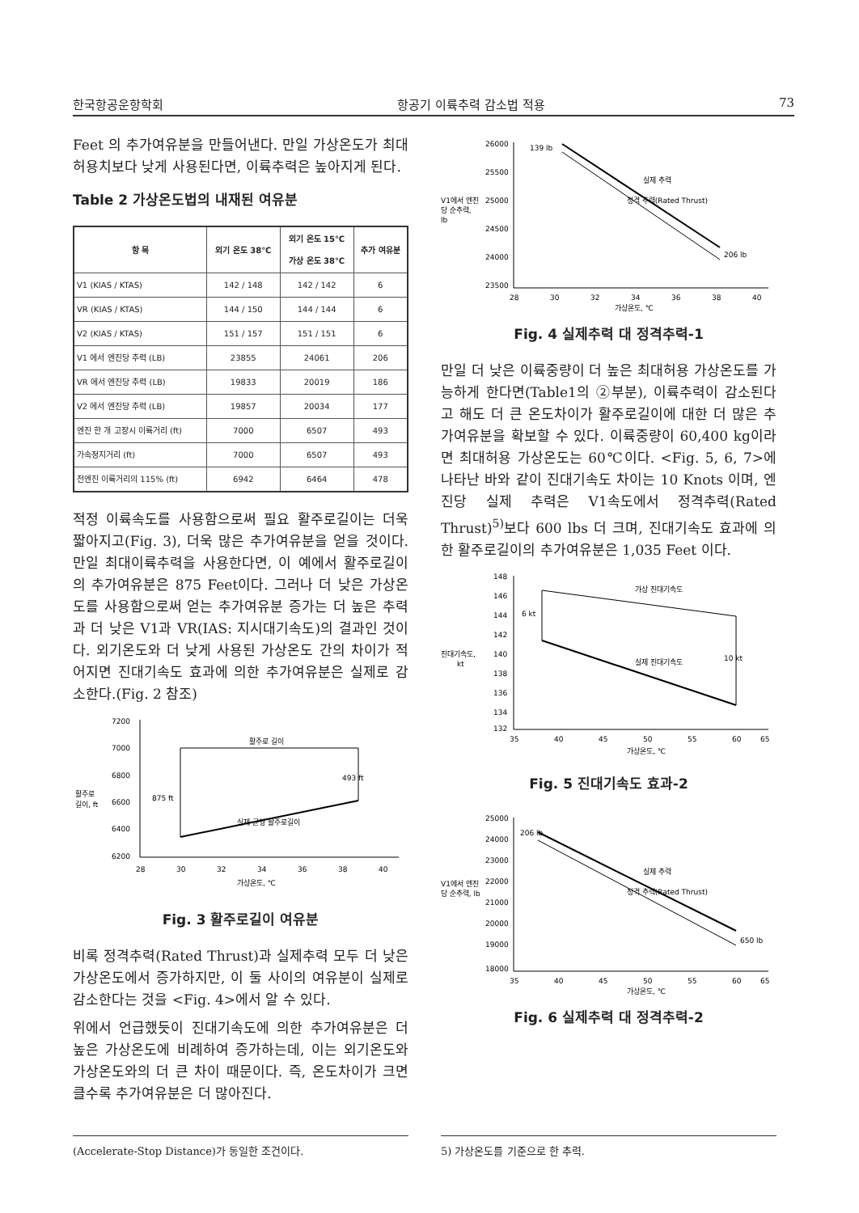한국항공운항학회 항공기 이륙추력 감소법 적용 73
Feet 의 추가여유분을 만들어낸다. 만일 가상온도가 최대허용치보다 낮게 사용된다면, 이륙추력은 높아지게 된다.
Table 2 가상온도법의 내재된 여유분
| 항 목 | 외기 온도 38℃ | 외기 온도 15℃ 가상 온도 38℃ | 추가 여유분 |
| --- | --- | --- | --- |
| V1 (KIAS / KTAS) | 142 / 148 | 142 / 142 | 6 |
| VR (KIAS / KTAS) | 144 / 150 | 144 / 144 | 6 |
| V2 (KIAS / KTAS) | 151 / 157 | 151 / 151 | 6 |
| V1 에서 엔진당 추력 (LB) | 23855 | 24061 | 206 |
| VR 에서 엔진당 추력 (LB) | 19833 | 20019 | 186 |
| V2 에서 엔진당 추력 (LB) | 19857 | 20034 | 177 |
| 엔진 한 개 고장시 이륙거리 (ft) | 7000 | 6507 | 493 |
| 가속정지거리 (ft) | 7000 | 6507 | 493 |
| 전엔진 이륙거리의 115% (ft) | 6942 | 6464 | 478 |
적정 이륙속도를 사용함으로써 필요 활주로길이는 더욱 짧아지고(Fig. 3), 더욱 많은 추가여유분을 얻을 것이다. 만일 최대이륙추력을 사용한다면, 이 예에서 활주로길이의 추가여유분은 875 Feet이다. 그러나 더 낮은 가상온도를 사용함으로써 얻는 추가여유분 증가는 더 높은 추력과 더 낮은 V1과 VR(IAS: 지시대기속도)의 결과인 것이다. 외기온도와 더 낮게 사용된 가상온도 간의 차이가 적어지면 진대기속도 효과에 의한 추가여유분은 실제로 감소한다.(Fig. 2 참조)
7200
7000
6800
6600
6400
6200
활주로
길이, ft
28
30
32
34
36
38
40
가상온도, ℃
활주로 길이
493 ft
875 ft
실제 균형 활주로길이
Fig. 3 활주로길이 여유분
비록 정격추력(Rated Thrust)과 실제추력 모두 더 낮은 가상온도에서 증가하지만, 이 둘 사이의 여유분이 실제로 감소한다는 것을 <Fig. 4>에서 알 수 있다.
위에서 언급했듯이 진대기속도에 의한 추가여유분은 더 높은 가상온도에 비례하여 증가하는데, 이는 외기온도와 가상온도와의 더 큰 차이 때문이다. 즉, 온도차이가 크면 클수록 추가여유분은 더 많아진다.
26000
25500
25000
24500
24000
23500
V1에서 엔진
당 순추력,
lb
28
30
32
34
36
38
40
가상온도, ℃
139 lb
206 lb
실제 추력
정격 추력(Rated Thrust)
Fig. 4 실제추력 대 정격추력-1
만일 더 낮은 이륙중량이 더 높은 최대허용 가상온도를 가능하게 한다면(Table1의 ②부분), 이륙추력이 감소된다고 해도 더 큰 온도차이가 활주로길이에 대한 더 많은 추가여유분을 확보할 수 있다. 이륙중량이 60,400 kg이라면 최대허용 가상온도는 60℃이다. <Fig. 5, 6, 7>에 나타난 바와 같이 진대기속도 차이는 10 Knots 이며, 엔진당 실제 추력은 V1속도에서 정격추력(Rated Thrust)<sup>5)</sup>보다 600 lbs 더 크며, 진대기속도 효과에 의한 활주로길이의 추가여유분은 1,035 Feet 이다.
148
146
144
142
140
138
136
134
132
진대기속도,
kt
35
40
45
50
55
60
65
가상온도, ℃
가상 진대기속도
6 kt
10 kt
실제 진대기속도
Fig. 5 진대기속도 효과-2
25000
24000
23000
22000
21000
20000
19000
18000
V1에서 엔진
당 순추력, lb
35
40
45
50
55
60
65
가상온도, ℃
206 lb
650 lb
실제 추력
정격 추력(Rated Thrust)
Fig. 6 실제추력 대 정격추력-2
(Accelerate-Stop Distance)가 동일한 조건이다. 5) 가상온도를 기준으로 한 추력.